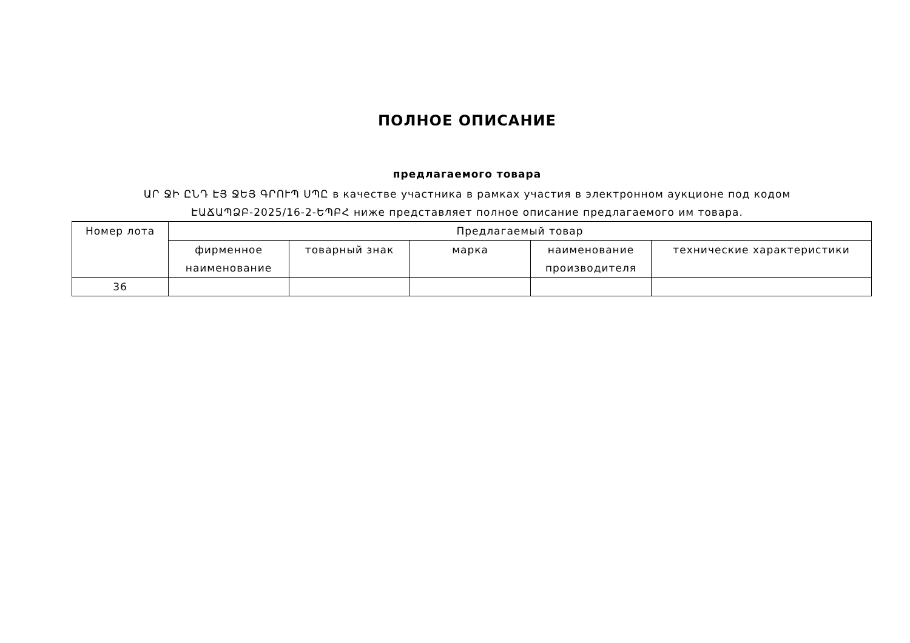ПОЛНОЕ ОПИСАНИЕ
предлагаемого товара
ԱՐ ՋԻ ԸՆԴ ԷՅ ՋԵՅ ԳՐՈՒՊ ՍՊԸ в качестве участника в рамках участия в электронном аукционе под кодом
ԷԱՃԱՊՁԲ-2025/16-2-ԵՊԲՀ ниже представляет полное описание предлагаемого им товара.
| Номер лота | Предлагаемый товар | | | | |
| --- | --- | --- | --- | --- | --- |
| | фирменное наименование | товарный знак | марка | наименование производителя | технические характеристики |
| 36 | | | | | |